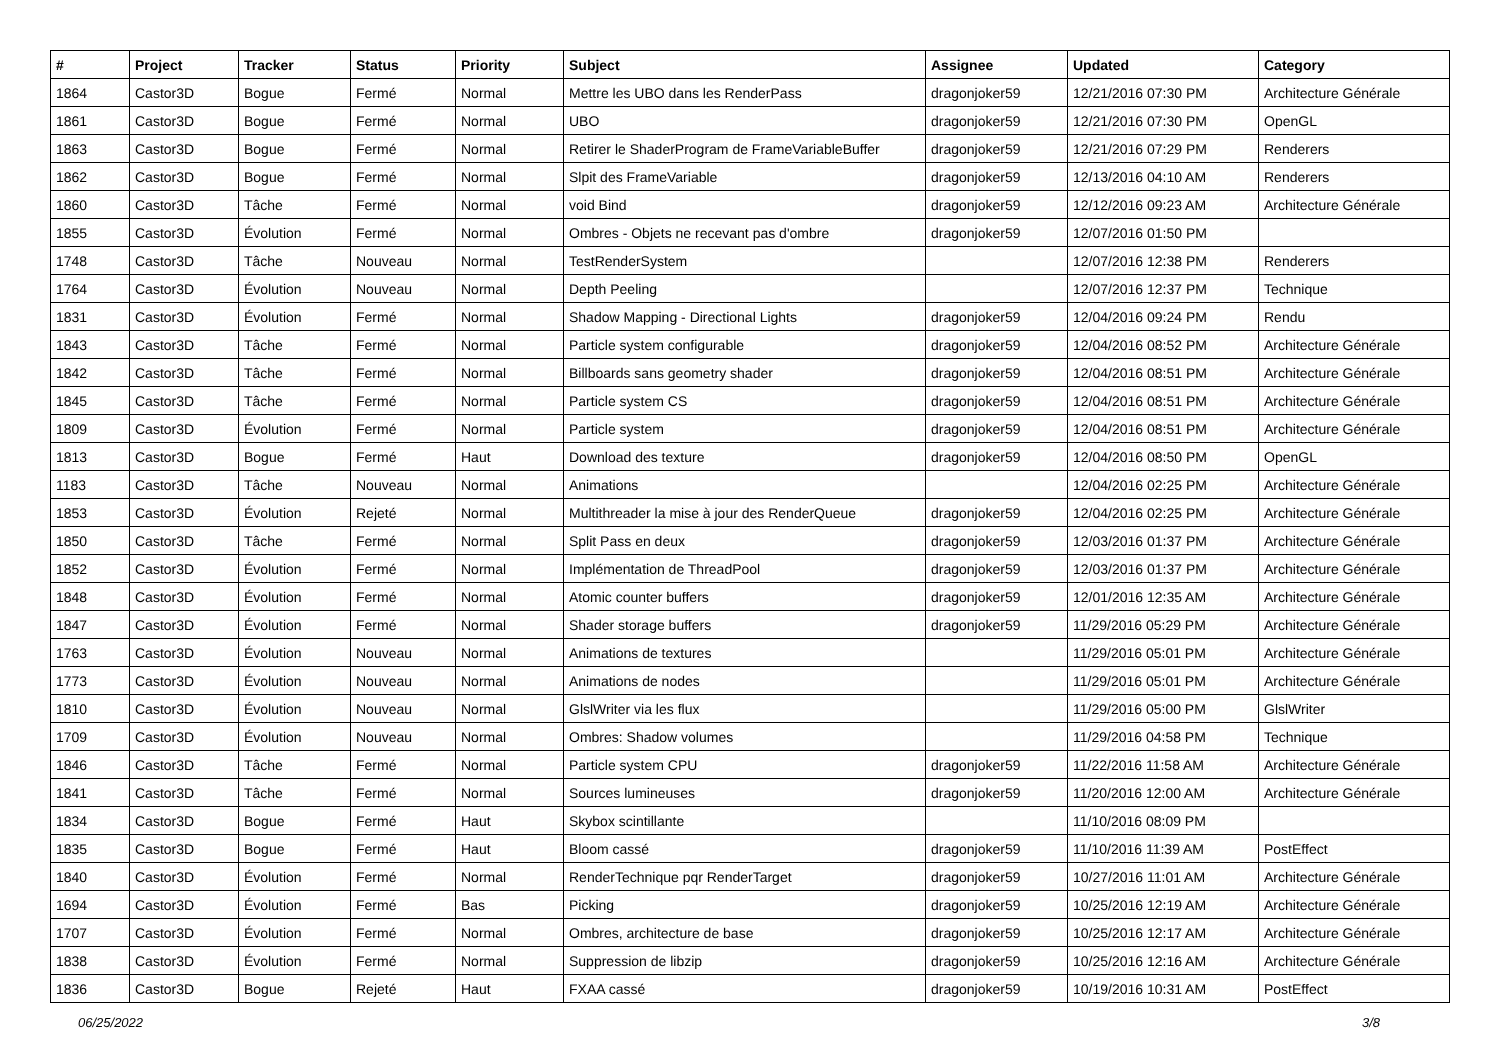| # | Project | Tracker | Status | Priority | Subject | Assignee | Updated | Category |
| --- | --- | --- | --- | --- | --- | --- | --- | --- |
| 1864 | Castor3D | Bogue | Fermé | Normal | Mettre les UBO dans les RenderPass | dragonjoker59 | 12/21/2016 07:30 PM | Architecture Générale |
| 1861 | Castor3D | Bogue | Fermé | Normal | UBO | dragonjoker59 | 12/21/2016 07:30 PM | OpenGL |
| 1863 | Castor3D | Bogue | Fermé | Normal | Retirer le ShaderProgram de FrameVariableBuffer | dragonjoker59 | 12/21/2016 07:29 PM | Renderers |
| 1862 | Castor3D | Bogue | Fermé | Normal | Slpit des FrameVariable | dragonjoker59 | 12/13/2016 04:10 AM | Renderers |
| 1860 | Castor3D | Tâche | Fermé | Normal | void Bind | dragonjoker59 | 12/12/2016 09:23 AM | Architecture Générale |
| 1855 | Castor3D | Évolution | Fermé | Normal | Ombres - Objets ne recevant pas d'ombre | dragonjoker59 | 12/07/2016 01:50 PM | |
| 1748 | Castor3D | Tâche | Nouveau | Normal | TestRenderSystem | | 12/07/2016 12:38 PM | Renderers |
| 1764 | Castor3D | Évolution | Nouveau | Normal | Depth Peeling | | 12/07/2016 12:37 PM | Technique |
| 1831 | Castor3D | Évolution | Fermé | Normal | Shadow Mapping - Directional Lights | dragonjoker59 | 12/04/2016 09:24 PM | Rendu |
| 1843 | Castor3D | Tâche | Fermé | Normal | Particle system configurable | dragonjoker59 | 12/04/2016 08:52 PM | Architecture Générale |
| 1842 | Castor3D | Tâche | Fermé | Normal | Billboards sans geometry shader | dragonjoker59 | 12/04/2016 08:51 PM | Architecture Générale |
| 1845 | Castor3D | Tâche | Fermé | Normal | Particle system CS | dragonjoker59 | 12/04/2016 08:51 PM | Architecture Générale |
| 1809 | Castor3D | Évolution | Fermé | Normal | Particle system | dragonjoker59 | 12/04/2016 08:51 PM | Architecture Générale |
| 1813 | Castor3D | Bogue | Fermé | Haut | Download des texture | dragonjoker59 | 12/04/2016 08:50 PM | OpenGL |
| 1183 | Castor3D | Tâche | Nouveau | Normal | Animations | | 12/04/2016 02:25 PM | Architecture Générale |
| 1853 | Castor3D | Évolution | Rejeté | Normal | Multithreader la mise à jour des RenderQueue | dragonjoker59 | 12/04/2016 02:25 PM | Architecture Générale |
| 1850 | Castor3D | Tâche | Fermé | Normal | Split Pass en deux | dragonjoker59 | 12/03/2016 01:37 PM | Architecture Générale |
| 1852 | Castor3D | Évolution | Fermé | Normal | Implémentation de ThreadPool | dragonjoker59 | 12/03/2016 01:37 PM | Architecture Générale |
| 1848 | Castor3D | Évolution | Fermé | Normal | Atomic counter buffers | dragonjoker59 | 12/01/2016 12:35 AM | Architecture Générale |
| 1847 | Castor3D | Évolution | Fermé | Normal | Shader storage buffers | dragonjoker59 | 11/29/2016 05:29 PM | Architecture Générale |
| 1763 | Castor3D | Évolution | Nouveau | Normal | Animations de textures | | 11/29/2016 05:01 PM | Architecture Générale |
| 1773 | Castor3D | Évolution | Nouveau | Normal | Animations de nodes | | 11/29/2016 05:01 PM | Architecture Générale |
| 1810 | Castor3D | Évolution | Nouveau | Normal | GlslWriter via les flux | | 11/29/2016 05:00 PM | GlslWriter |
| 1709 | Castor3D | Évolution | Nouveau | Normal | Ombres: Shadow volumes | | 11/29/2016 04:58 PM | Technique |
| 1846 | Castor3D | Tâche | Fermé | Normal | Particle system CPU | dragonjoker59 | 11/22/2016 11:58 AM | Architecture Générale |
| 1841 | Castor3D | Tâche | Fermé | Normal | Sources lumineuses | dragonjoker59 | 11/20/2016 12:00 AM | Architecture Générale |
| 1834 | Castor3D | Bogue | Fermé | Haut | Skybox scintillante | | 11/10/2016 08:09 PM | |
| 1835 | Castor3D | Bogue | Fermé | Haut | Bloom cassé | dragonjoker59 | 11/10/2016 11:39 AM | PostEffect |
| 1840 | Castor3D | Évolution | Fermé | Normal | RenderTechnique pqr RenderTarget | dragonjoker59 | 10/27/2016 11:01 AM | Architecture Générale |
| 1694 | Castor3D | Évolution | Fermé | Bas | Picking | dragonjoker59 | 10/25/2016 12:19 AM | Architecture Générale |
| 1707 | Castor3D | Évolution | Fermé | Normal | Ombres, architecture de base | dragonjoker59 | 10/25/2016 12:17 AM | Architecture Générale |
| 1838 | Castor3D | Évolution | Fermé | Normal | Suppression de libzip | dragonjoker59 | 10/25/2016 12:16 AM | Architecture Générale |
| 1836 | Castor3D | Bogue | Rejeté | Haut | FXAA cassé | dragonjoker59 | 10/19/2016 10:31 AM | PostEffect |
06/25/2022 3/8